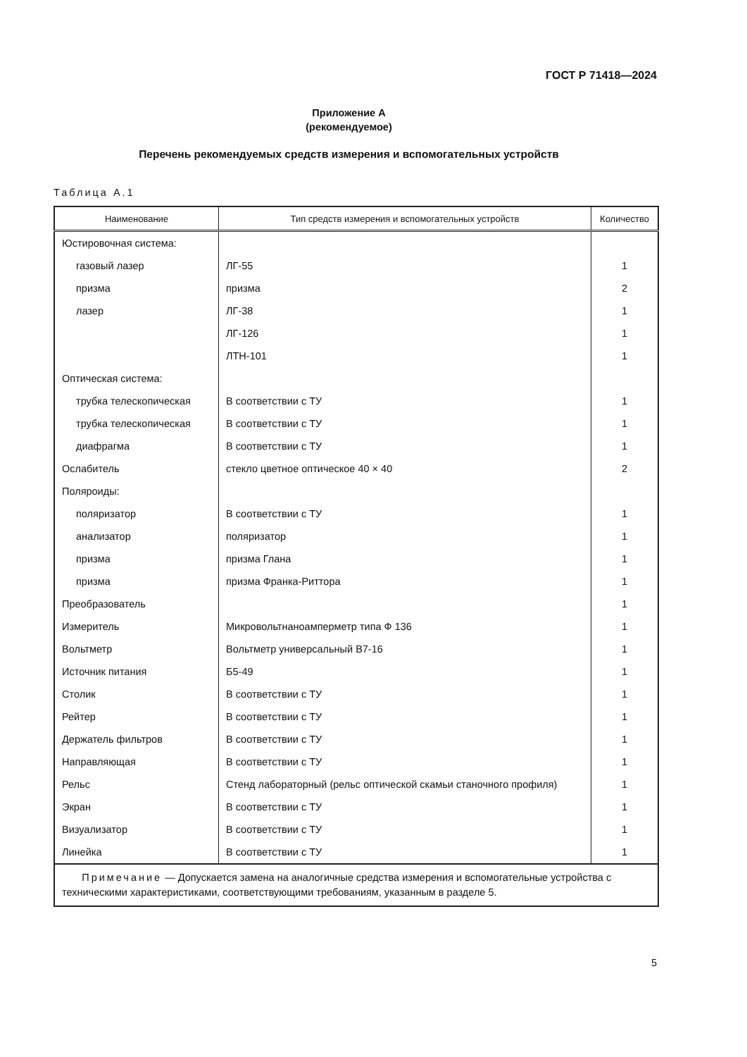ГОСТ Р 71418—2024
Приложение А
(рекомендуемое)
Перечень рекомендуемых средств измерения и вспомогательных устройств
Таблица А.1
| Наименование | Тип средств измерения и вспомогательных устройств | Количество |
| --- | --- | --- |
| Юстировочная система: | | |
| газовый лазер | ЛГ-55 | 1 |
| призма | призма | 2 |
| лазер | ЛГ-38 | 1 |
| | ЛГ-126 | 1 |
| | ЛТН-101 | 1 |
| Оптическая система: | | |
| трубка телескопическая | В соответствии с ТУ | 1 |
| трубка телескопическая | В соответствии с ТУ | 1 |
| диафрагма | В соответствии с ТУ | 1 |
| Ослабитель | стекло цветное оптическое 40 × 40 | 2 |
| Поляроиды: | | |
| поляризатор | В соответствии с ТУ | 1 |
| анализатор | поляризатор | 1 |
| призма | призма Глана | 1 |
| призма | призма Франка-Риттора | 1 |
| Преобразователь | | 1 |
| Измеритель | Микровольтнаноамперметр типа Ф 136 | 1 |
| Вольтметр | Вольтметр универсальный В7-16 | 1 |
| Источник питания | Б5-49 | 1 |
| Столик | В соответствии с ТУ | 1 |
| Рейтер | В соответствии с ТУ | 1 |
| Держатель фильтров | В соответствии с ТУ | 1 |
| Направляющая | В соответствии с ТУ | 1 |
| Рельс | Стенд лабораторный (рельс оптической скамьи станочного профиля) | 1 |
| Экран | В соответствии с ТУ | 1 |
| Визуализатор | В соответствии с ТУ | 1 |
| Линейка | В соответствии с ТУ | 1 |
| Примечание — Допускается замена на аналогичные средства измерения и вспомогательные устройства с техническими характеристиками, соответствующими требованиям, указанным в разделе 5. | | |
5